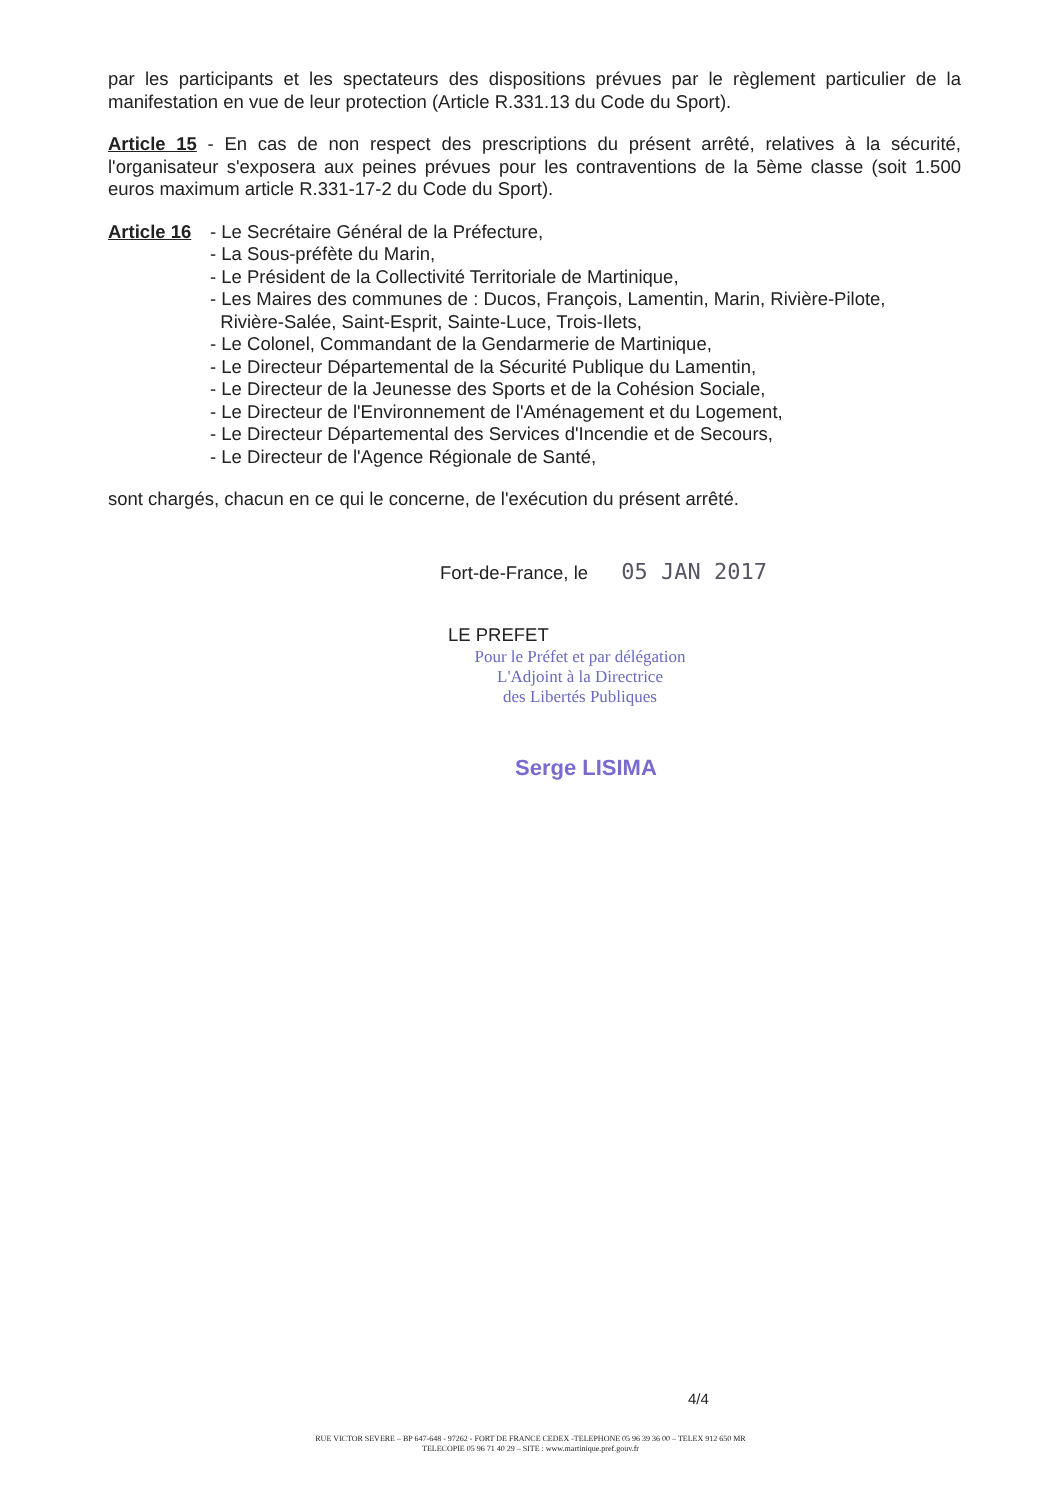par les participants et les spectateurs des dispositions prévues par le règlement particulier de la manifestation en vue de leur protection (Article R.331.13 du Code du Sport).
Article 15 - En cas de non respect des prescriptions du présent arrêté, relatives à la sécurité, l'organisateur s'exposera aux peines prévues pour les contraventions de la 5ème classe (soit 1.500 euros maximum article R.331-17-2 du Code du Sport).
Article 16
- Le Secrétaire Général de la Préfecture,
- La Sous-préfète du Marin,
- Le Président de la Collectivité Territoriale de Martinique,
- Les Maires des communes de : Ducos, François, Lamentin, Marin, Rivière-Pilote,
Rivière-Salée, Saint-Esprit, Sainte-Luce, Trois-Ilets,
- Le Colonel, Commandant de la Gendarmerie de Martinique,
- Le Directeur Départemental de la Sécurité Publique du Lamentin,
- Le Directeur de la Jeunesse des Sports et de la Cohésion Sociale,
- Le Directeur de l'Environnement de l'Aménagement et du Logement,
- Le Directeur Départemental des Services d'Incendie et de Secours,
- Le Directeur de l'Agence Régionale de Santé,
sont chargés, chacun en ce qui le concerne, de l'exécution du présent arrêté.
Fort-de-France, le 05 JAN 2017
LE PREFET
Pour le Préfet et par délégation
L'Adjoint à la Directrice
des Libertés Publiques
Serge LISIMA
4/4
RUE VICTOR SEVERE – BP 647-648 - 97262 - FORT DE FRANCE CEDEX -TELEPHONE 05 96 39 36 00 – TELEX 912 650 MR
TELECOPIE 05 96 71 40 29 – SITE : www.martinique.pref.gouv.fr